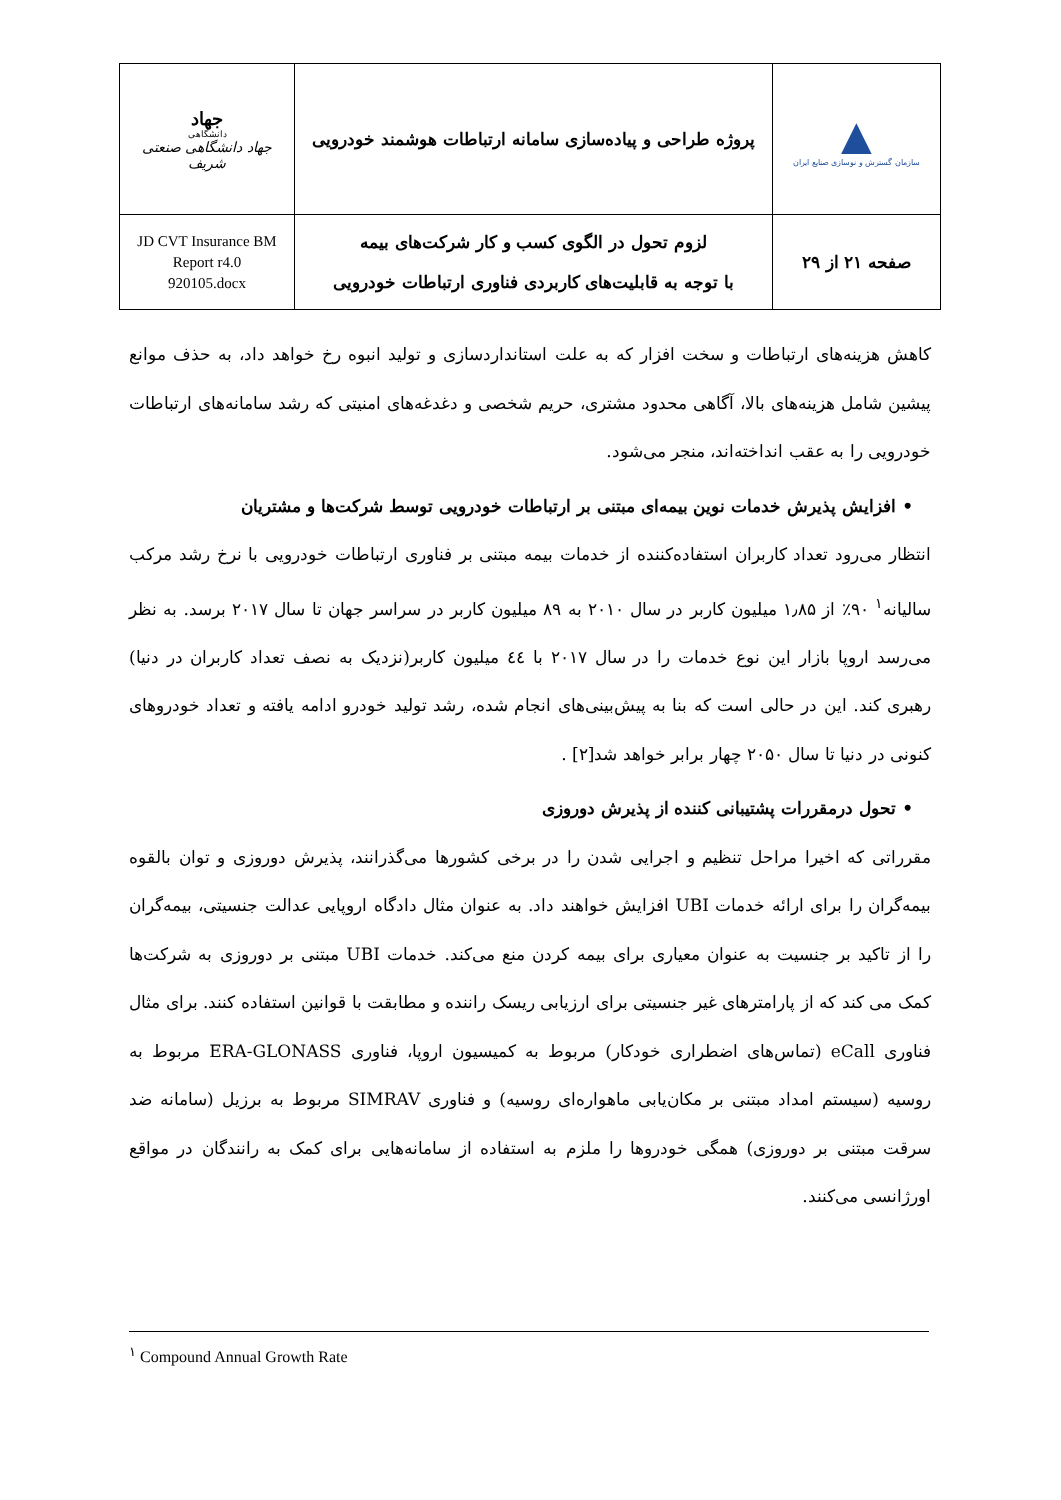| ▲ سازمان گسترش و نوسازی صنایع ایران | پروژه طراحی و پیاده‌سازی سامانه ارتباطات هوشمند خودرویی | جهاد دانشگاهی جهاد دانشگاهی صنعتی شریف |
| صفحه ۲۱ از ۲۹ | لزوم تحول در الگوی کسب و کار شرکت‌های بیمه با توجه به قابلیت‌های کاربردی فناوری ارتباطات خودرویی | JD CVT Insurance BM Report r4.0 920105.docx |
کاهش هزینه‌های ارتباطات و سخت افزار که به علت استانداردسازی و تولید انبوه رخ خواهد داد، به حذف موانع پیشین شامل هزینه‌های بالا، آگاهی محدود مشتری، حریم شخصی و دغدغه‌های امنیتی که رشد سامانه‌های ارتباطات خودرویی را به عقب انداخته‌اند، منجر می‌شود.
• افزایش پذیرش خدمات نوین بیمه‌ای مبتنی بر ارتباطات خودرویی توسط شرکت‌ها و مشتریان
انتظار می‌رود تعداد کاربران استفاده‌کننده از خدمات بیمه مبتنی بر فناوری ارتباطات خودرویی با نرخ رشد مرکب سالیانه<sup>۱</sup> ۹۰٪ از ۱٫۸۵ میلیون کاربر در سال ۲۰۱۰ به ۸۹ میلیون کاربر در سراسر جهان تا سال ۲۰۱۷ برسد. به نظر می‌رسد اروپا بازار این نوع خدمات را در سال ۲۰۱۷ با ٤٤ میلیون کاربر(نزدیک به نصف تعداد کاربران در دنیا) رهبری کند. این در حالی است که بنا به پیش‌بینی‌های انجام شده، رشد تولید خودرو ادامه یافته و تعداد خودروهای کنونی در دنیا تا سال ۲۰۵۰ چهار برابر خواهد شد[۲] .
• تحول درمقررات پشتیبانی کننده از پذیرش دوروزی
مقرراتی که اخیرا مراحل تنظیم و اجرایی شدن را در برخی کشورها می‌گذرانند، پذیرش دوروزی و توان بالقوه بیمه‌گران را برای ارائه خدمات UBI افزایش خواهند داد. به عنوان مثال دادگاه اروپایی عدالت جنسیتی، بیمه‌گران را از تاکید بر جنسیت به عنوان معیاری برای بیمه کردن منع می‌کند. خدمات UBI مبتنی بر دوروزی به شرکت‌ها کمک می کند که از پارامترهای غیر جنسیتی برای ارزیابی ریسک راننده و مطابقت با قوانین استفاده کنند. برای مثال فناوری eCall (تماس‌های اضطراری خودکار) مربوط به کمیسیون اروپا، فناوری ERA-GLONASS مربوط به روسیه (سیستم امداد مبتنی بر مکان‌یابی ماهواره‌ای روسیه) و فناوری SIMRAV مربوط به برزیل (سامانه ضد سرقت مبتنی بر دوروزی) همگی خودروها را ملزم به استفاده از سامانه‌هایی برای کمک به رانندگان در مواقع اورژانسی می‌کنند.
<sup>۱</sup> Compound Annual Growth Rate